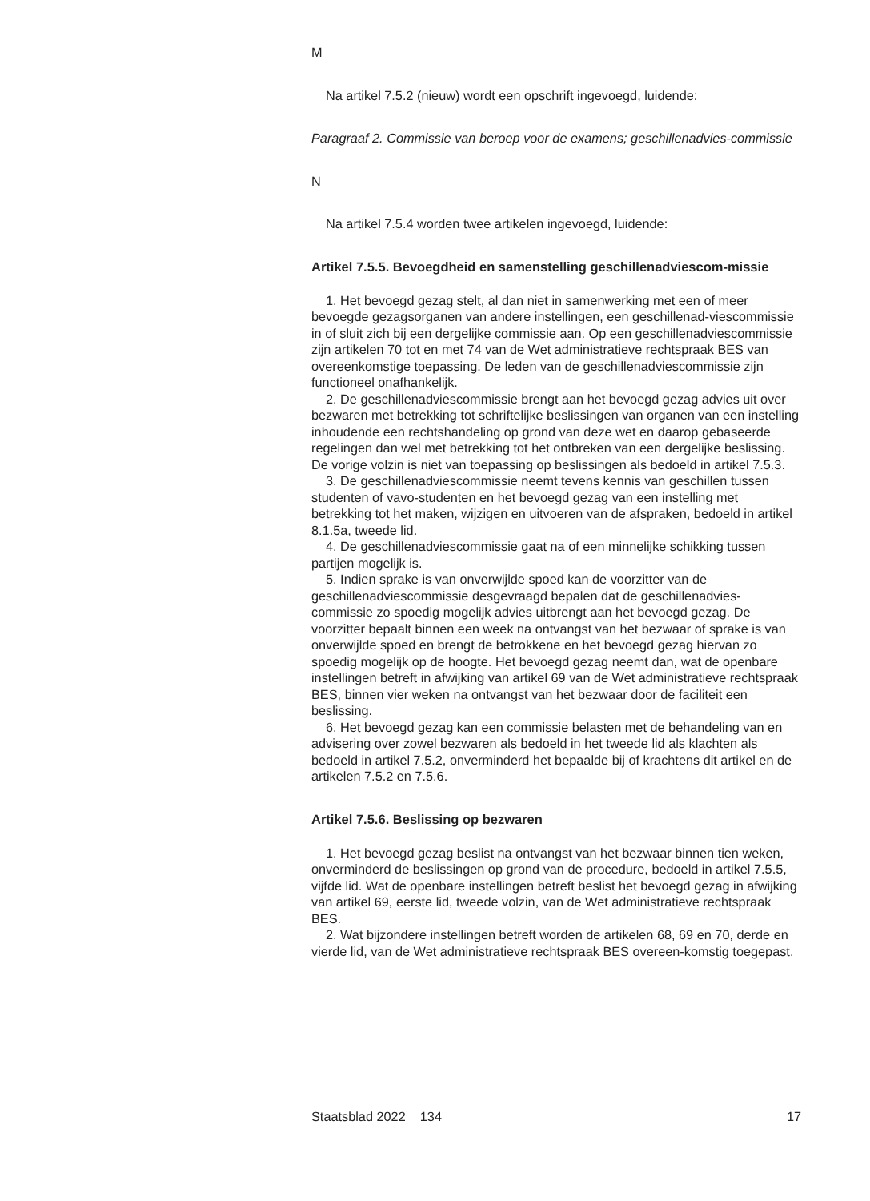M
Na artikel 7.5.2 (nieuw) wordt een opschrift ingevoegd, luidende:
Paragraaf 2. Commissie van beroep voor de examens; geschillenadvies-commissie
N
Na artikel 7.5.4 worden twee artikelen ingevoegd, luidende:
Artikel 7.5.5. Bevoegdheid en samenstelling geschillenadviescom-missie
1. Het bevoegd gezag stelt, al dan niet in samenwerking met een of meer bevoegde gezagsorganen van andere instellingen, een geschillenad-viescommissie in of sluit zich bij een dergelijke commissie aan. Op een geschillenadviescommissie zijn artikelen 70 tot en met 74 van de Wet administratieve rechtspraak BES van overeenkomstige toepassing. De leden van de geschillenadviescommissie zijn functioneel onafhankelijk.
2. De geschillenadviescommissie brengt aan het bevoegd gezag advies uit over bezwaren met betrekking tot schriftelijke beslissingen van organen van een instelling inhoudende een rechtshandeling op grond van deze wet en daarop gebaseerde regelingen dan wel met betrekking tot het ontbreken van een dergelijke beslissing. De vorige volzin is niet van toepassing op beslissingen als bedoeld in artikel 7.5.3.
3. De geschillenadviescommissie neemt tevens kennis van geschillen tussen studenten of vavo-studenten en het bevoegd gezag van een instelling met betrekking tot het maken, wijzigen en uitvoeren van de afspraken, bedoeld in artikel 8.1.5a, tweede lid.
4. De geschillenadviescommissie gaat na of een minnelijke schikking tussen partijen mogelijk is.
5. Indien sprake is van onverwijlde spoed kan de voorzitter van de geschillenadviescommissie desgevraagd bepalen dat de geschillenadvies-commissie zo spoedig mogelijk advies uitbrengt aan het bevoegd gezag. De voorzitter bepaalt binnen een week na ontvangst van het bezwaar of sprake is van onverwijlde spoed en brengt de betrokkene en het bevoegd gezag hiervan zo spoedig mogelijk op de hoogte. Het bevoegd gezag neemt dan, wat de openbare instellingen betreft in afwijking van artikel 69 van de Wet administratieve rechtspraak BES, binnen vier weken na ontvangst van het bezwaar door de faciliteit een beslissing.
6. Het bevoegd gezag kan een commissie belasten met de behandeling van en advisering over zowel bezwaren als bedoeld in het tweede lid als klachten als bedoeld in artikel 7.5.2, onverminderd het bepaalde bij of krachtens dit artikel en de artikelen 7.5.2 en 7.5.6.
Artikel 7.5.6. Beslissing op bezwaren
1. Het bevoegd gezag beslist na ontvangst van het bezwaar binnen tien weken, onverminderd de beslissingen op grond van de procedure, bedoeld in artikel 7.5.5, vijfde lid. Wat de openbare instellingen betreft beslist het bevoegd gezag in afwijking van artikel 69, eerste lid, tweede volzin, van de Wet administratieve rechtspraak BES.
2. Wat bijzondere instellingen betreft worden de artikelen 68, 69 en 70, derde en vierde lid, van de Wet administratieve rechtspraak BES overeen-komstig toegepast.
Staatsblad 2022 134 17